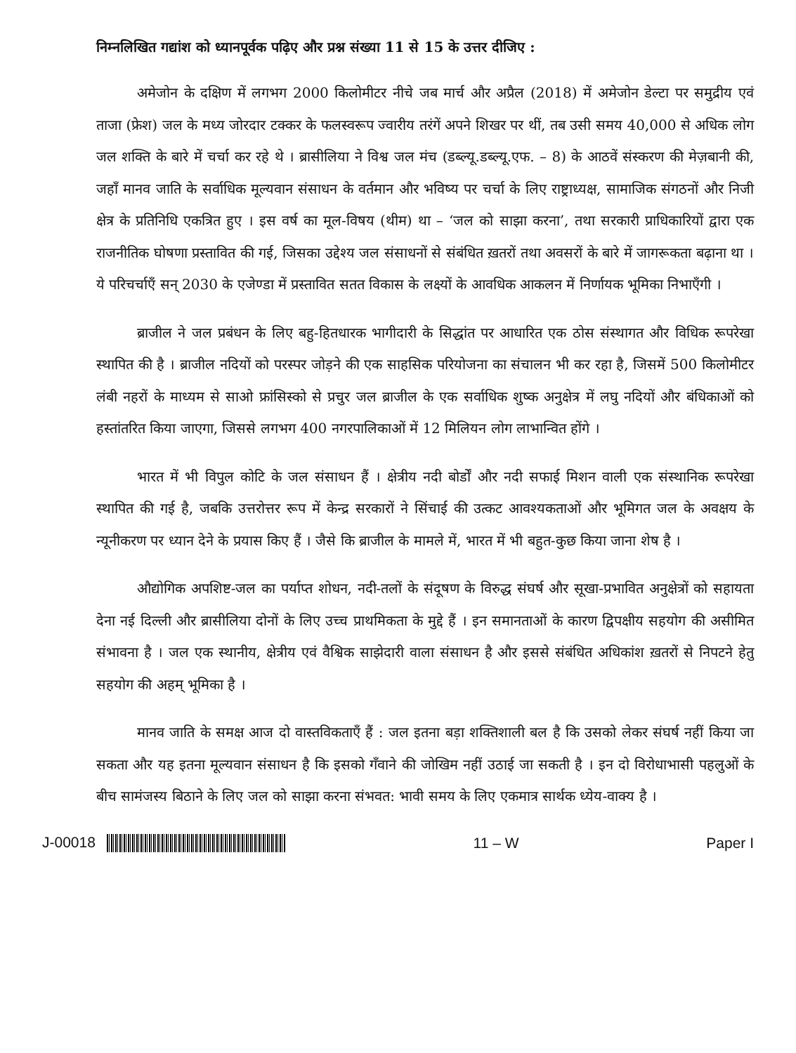निम्नलिखित गद्यांश को ध्यानपूर्वक पढ़िए और प्रश्न संख्या 11 से 15 के उत्तर दीजिए :
अमेजोन के दक्षिण में लगभग 2000 किलोमीटर नीचे जब मार्च और अप्रैल (2018) में अमेजोन डेल्टा पर समुद्रीय एवं ताजा (फ्रेश) जल के मध्य जोरदार टक्कर के फलस्वरूप ज्वारीय तरंगें अपने शिखर पर थीं, तब उसी समय 40,000 से अधिक लोग जल शक्ति के बारे में चर्चा कर रहे थे । ब्रासीलिया ने विश्व जल मंच (डब्ल्यू.डब्ल्यू.एफ. – 8) के आठवें संस्करण की मेज़बानी की, जहाँ मानव जाति के सर्वाधिक मूल्यवान संसाधन के वर्तमान और भविष्य पर चर्चा के लिए राष्ट्राध्यक्ष, सामाजिक संगठनों और निजी क्षेत्र के प्रतिनिधि एकत्रित हुए । इस वर्ष का मूल-विषय (थीम) था – ‘जल को साझा करना’, तथा सरकारी प्राधिकारियों द्वारा एक राजनीतिक घोषणा प्रस्तावित की गई, जिसका उद्देश्य जल संसाधनों से संबंधित ख़तरों तथा अवसरों के बारे में जागरूकता बढ़ाना था । ये परिचर्चाएँ सन् 2030 के एजेण्डा में प्रस्तावित सतत विकास के लक्ष्यों के आवधिक आकलन में निर्णायक भूमिका निभाएँगी ।
ब्राजील ने जल प्रबंधन के लिए बहु-हितधारक भागीदारी के सिद्धांत पर आधारित एक ठोस संस्थागत और विधिक रूपरेखा स्थापित की है । ब्राजील नदियों को परस्पर जोड़ने की एक साहसिक परियोजना का संचालन भी कर रहा है, जिसमें 500 किलोमीटर लंबी नहरों के माध्यम से साओ फ्रांसिस्को से प्रचुर जल ब्राजील के एक सर्वाधिक शुष्क अनुक्षेत्र में लघु नदियों और बंधिकाओं को हस्तांतरित किया जाएगा, जिससे लगभग 400 नगरपालिकाओं में 12 मिलियन लोग लाभान्वित होंगे ।
भारत में भी विपुल कोटि के जल संसाधन हैं । क्षेत्रीय नदी बोर्डों और नदी सफाई मिशन वाली एक संस्थानिक रूपरेखा स्थापित की गई है, जबकि उत्तरोत्तर रूप में केन्द्र सरकारों ने सिंचाई की उत्कट आवश्यकताओं और भूमिगत जल के अवक्षय के न्यूनीकरण पर ध्यान देने के प्रयास किए हैं । जैसे कि ब्राजील के मामले में, भारत में भी बहुत-कुछ किया जाना शेष है ।
औद्योगिक अपशिष्ट-जल का पर्याप्त शोधन, नदी-तलों के संदूषण के विरुद्ध संघर्ष और सूखा-प्रभावित अनुक्षेत्रों को सहायता देना नई दिल्ली और ब्रासीलिया दोनों के लिए उच्च प्राथमिकता के मुद्दे हैं । इन समानताओं के कारण द्विपक्षीय सहयोग की असीमित संभावना है । जल एक स्थानीय, क्षेत्रीय एवं वैश्विक साझेदारी वाला संसाधन है और इससे संबंधित अधिकांश ख़तरों से निपटने हेतु सहयोग की अहम् भूमिका है ।
मानव जाति के समक्ष आज दो वास्तविकताएँ हैं : जल इतना बड़ा शक्तिशाली बल है कि उसको लेकर संघर्ष नहीं किया जा सकता और यह इतना मूल्यवान संसाधन है कि इसको गँवाने की जोखिम नहीं उठाई जा सकती है । इन दो विरोधाभासी पहलुओं के बीच सामंजस्य बिठाने के लिए जल को साझा करना संभवत: भावी समय के लिए एकमात्र सार्थक ध्येय-वाक्य है ।
J-00018 11 – W Paper I